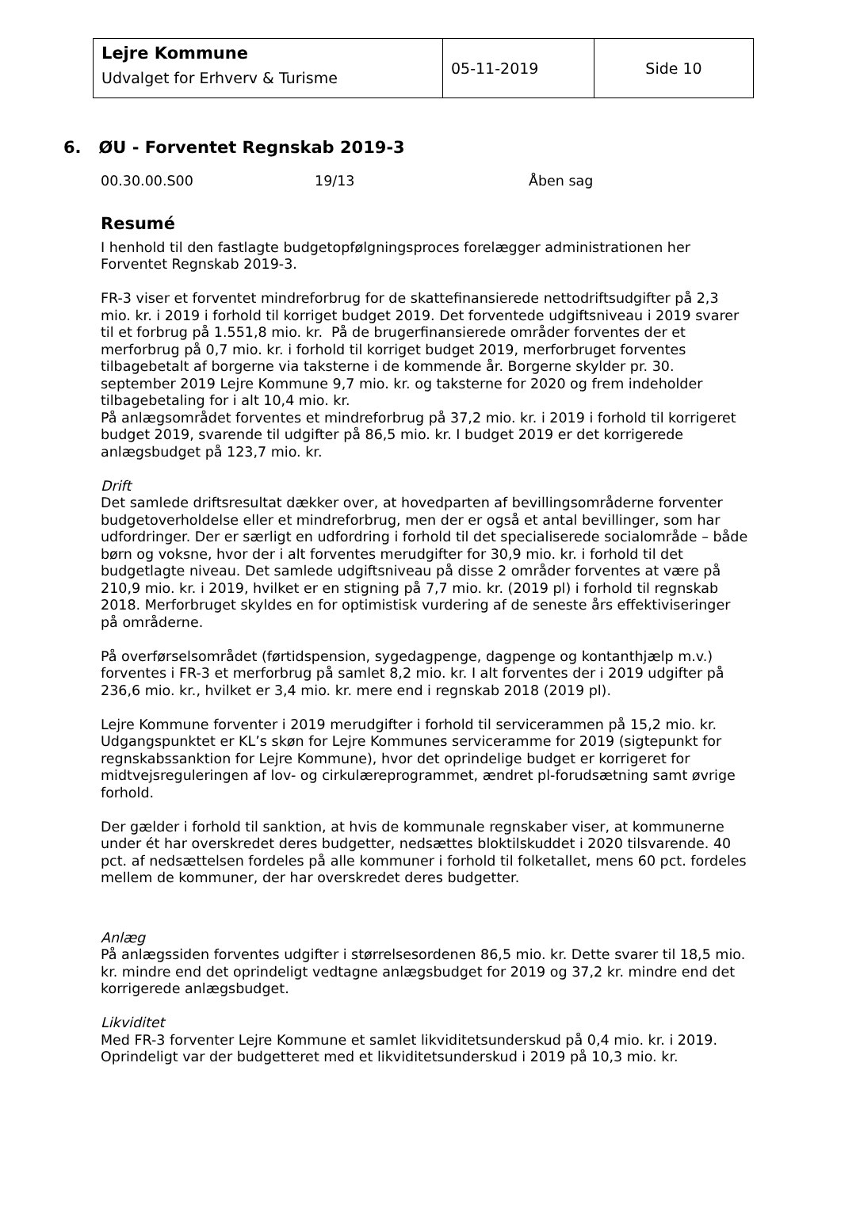| Lejre Kommune Udvalget for Erhverv & Turisme | 05-11-2019 | Side 10 |
6. ØU - Forventet Regnskab 2019-3
00.30.00.S00 19/13 Åben sag
Resumé
I henhold til den fastlagte budgetopfølgningsproces forelægger administrationen her Forventet Regnskab 2019-3.
FR-3 viser et forventet mindreforbrug for de skattefinansierede nettodriftsudgifter på 2,3 mio. kr. i 2019 i forhold til korriget budget 2019. Det forventede udgiftsniveau i 2019 svarer til et forbrug på 1.551,8 mio. kr. På de brugerfinansierede områder forventes der et merforbrug på 0,7 mio. kr. i forhold til korriget budget 2019, merforbruget forventes tilbagebetalt af borgerne via taksterne i de kommende år. Borgerne skylder pr. 30. september 2019 Lejre Kommune 9,7 mio. kr. og taksterne for 2020 og frem indeholder tilbagebetaling for i alt 10,4 mio. kr.
På anlægsområdet forventes et mindreforbrug på 37,2 mio. kr. i 2019 i forhold til korrigeret budget 2019, svarende til udgifter på 86,5 mio. kr. I budget 2019 er det korrigerede anlægsbudget på 123,7 mio. kr.
Drift
Det samlede driftsresultat dækker over, at hovedparten af bevillingsområderne forventer budgetoverholdelse eller et mindreforbrug, men der er også et antal bevillinger, som har udfordringer. Der er særligt en udfordring i forhold til det specialiserede socialområde – både børn og voksne, hvor der i alt forventes merudgifter for 30,9 mio. kr. i forhold til det budgetlagte niveau. Det samlede udgiftsniveau på disse 2 områder forventes at være på 210,9 mio. kr. i 2019, hvilket er en stigning på 7,7 mio. kr. (2019 pl) i forhold til regnskab 2018. Merforbruget skyldes en for optimistisk vurdering af de seneste års effektiviseringer på områderne.
På overførselsområdet (førtidspension, sygedagpenge, dagpenge og kontanthjælp m.v.) forventes i FR-3 et merforbrug på samlet 8,2 mio. kr. I alt forventes der i 2019 udgifter på 236,6 mio. kr., hvilket er 3,4 mio. kr. mere end i regnskab 2018 (2019 pl).
Lejre Kommune forventer i 2019 merudgifter i forhold til servicerammen på 15,2 mio. kr. Udgangspunktet er KL’s skøn for Lejre Kommunes serviceramme for 2019 (sigtepunkt for regnskabssanktion for Lejre Kommune), hvor det oprindelige budget er korrigeret for midtvejsreguleringen af lov- og cirkulæreprogrammet, ændret pl-forudsætning samt øvrige forhold.
Der gælder i forhold til sanktion, at hvis de kommunale regnskaber viser, at kommunerne under ét har overskredet deres budgetter, nedsættes bloktilskuddet i 2020 tilsvarende. 40 pct. af nedsættelsen fordeles på alle kommuner i forhold til folketallet, mens 60 pct. fordeles mellem de kommuner, der har overskredet deres budgetter.
Anlæg
På anlægssiden forventes udgifter i størrelsesordenen 86,5 mio. kr. Dette svarer til 18,5 mio. kr. mindre end det oprindeligt vedtagne anlægsbudget for 2019 og 37,2 kr. mindre end det korrigerede anlægsbudget.
Likviditet
Med FR-3 forventer Lejre Kommune et samlet likviditetsunderskud på 0,4 mio. kr. i 2019.
Oprindeligt var der budgetteret med et likviditetsunderskud i 2019 på 10,3 mio. kr.